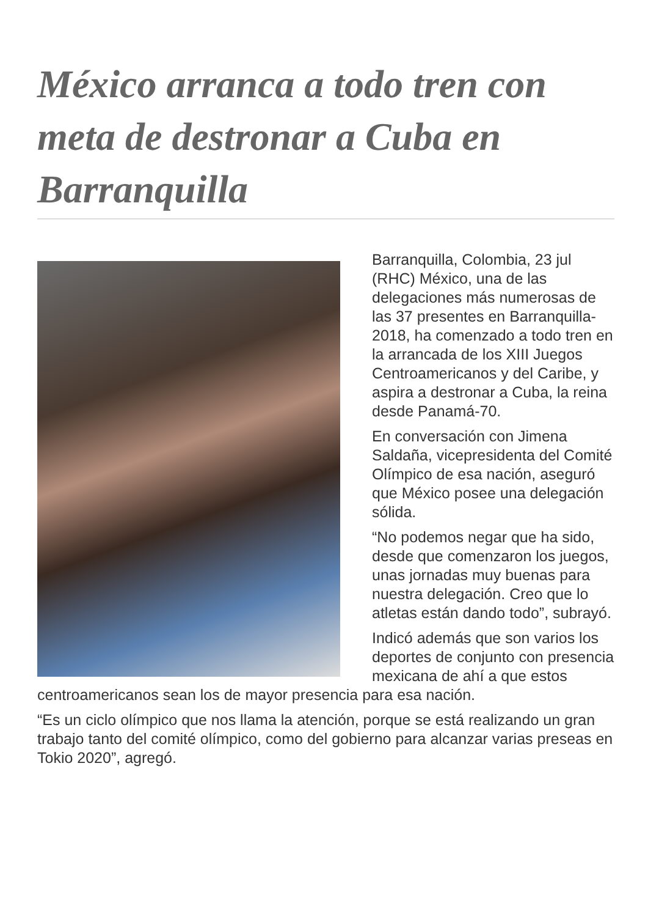México arranca a todo tren con meta de destronar a Cuba en Barranquilla
Barranquilla, Colombia, 23 jul (RHC) México, una de las delegaciones más numerosas de las 37 presentes en Barranquilla-2018, ha comenzado a todo tren en la arrancada de los XIII Juegos Centroamericanos y del Caribe, y aspira a destronar a Cuba, la reina desde Panamá-70.
En conversación con Jimena Saldaña, vicepresidenta del Comité Olímpico de esa nación, aseguró que México posee una delegación sólida.
“No podemos negar que ha sido, desde que comenzaron los juegos, unas jornadas muy buenas para nuestra delegación. Creo que lo atletas están dando todo”, subrayó.
Indicó además que son varios los deportes de conjunto con presencia mexicana de ahí a que estos centroamericanos sean los de mayor presencia para esa nación.
“Es un ciclo olímpico que nos llama la atención, porque se está realizando un gran trabajo tanto del comité olímpico, como del gobierno para alcanzar varias preseas en Tokio 2020”, agregó.